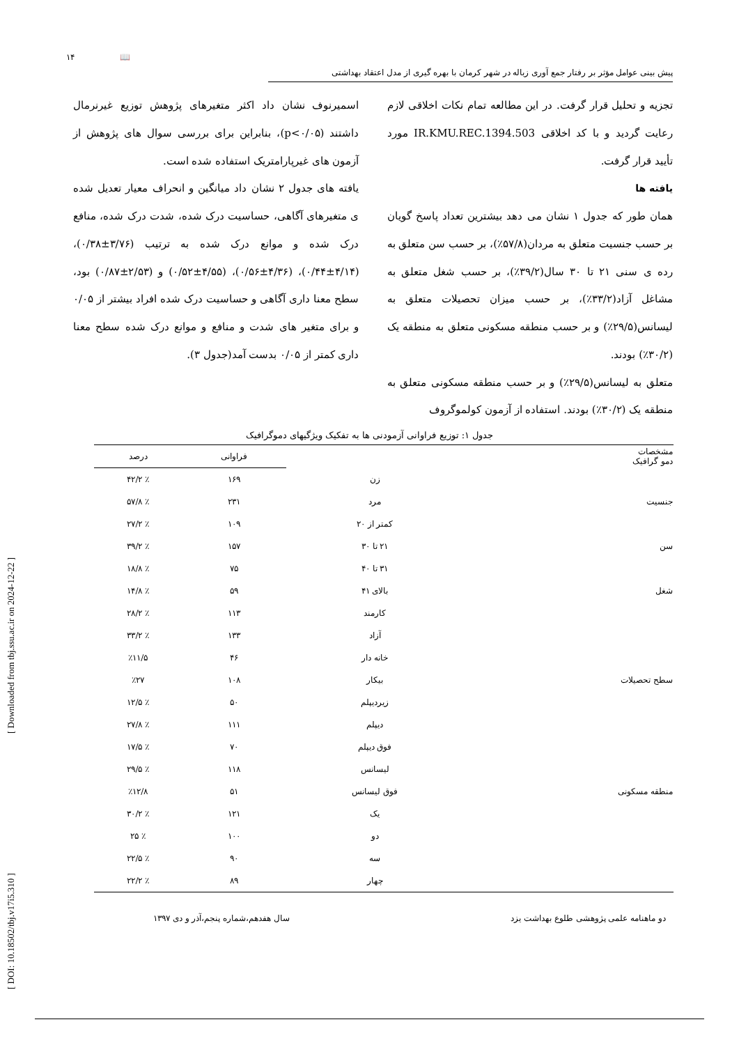[ DOI: 10.18502/tbj.v17i5.310 ] [ Downloaded from tbj.ssu.ac.ir on 2024-12-22 ]
۱۴ 📖
پیش بینی عوامل مؤثر بر رفتار جمع آوری زباله در شهر کرمان با بهره گیری از مدل اعتقاد بهداشتی
تجزیه و تحلیل قرار گرفت. در این مطالعه تمام نکات اخلاقی لازم رعایت گردید و با کد اخلاقی IR.KMU.REC.1394.503 مورد تأیید قرار گرفت.
یافته ها
همان طور که جدول ۱ نشان می دهد بیشترین تعداد پاسخ گویان بر حسب جنسیت متعلق به مردان(۵۷/۸٪)، بر حسب سن متعلق به رده ی سنی ۲۱ تا ۳۰ سال(۳۹/۲٪)، بر حسب شغل متعلق به مشاغل آزاد(۳۳/۲٪)، بر حسب میزان تحصیلات متعلق به لیسانس(۲۹/۵٪) و بر حسب منطقه مسکونی متعلق به منطقه یک (۳۰/۲٪) بودند.
متعلق به لیسانس(۲۹/۵٪) و بر حسب منطقه مسکونی متعلق به منطقه یک (۳۰/۲٪) بودند. استفاده از آزمون کولموگروف
اسمیرنوف نشان داد اکثر متغیرهای پژوهش توزیع غیرنرمال داشتند (p<۰/۰۵)، بنابراین برای بررسی سوال های پژوهش از آزمون های غیرپارامتریک استفاده شده است.
یافته های جدول ۲ نشان داد میانگین و انحراف معیار تعدیل شده ی متغیرهای آگاهی، حساسیت درک شده، شدت درک شده، منافع درک شده و موانع درک شده به ترتیب (۳/۷۶±۰/۳۸)، (۴/۱۴±۰/۴۴)، (۴/۳۶±۰/۵۶)، (۴/۵۵±۰/۵۲) و (۲/۵۳±۰/۸۷) بود، سطح معنا داری آگاهی و حساسیت درک شده افراد بیشتر از ۰/۰۵ و برای متغیر های شدت و منافع و موانع درک شده سطح معنا داری کمتر از ۰/۰۵ بدست آمد(جدول ۳).
جدول ۱: توزیع فراوانی آزمودنی ها به تفکیک ویژگیهای دموگرافیک
| مشخصات دمو گرافیک | | فراوانی | درصد |
| --- | --- | --- | --- |
| | زن | ۱۶۹ | ٪ ۴۲/۲ |
| جنسیت | مرد | ۲۳۱ | ٪ ۵۷/۸ |
| | کمتر از ۲۰ | ۱۰۹ | ٪ ۲۷/۲ |
| سن | ۲۱ تا ۳۰ | ۱۵۷ | ٪ ۳۹/۲ |
| | ۳۱ تا ۴۰ | ۷۵ | ٪ ۱۸/۸ |
| شغل | بالای ۴۱ | ۵۹ | ٪ ۱۴/۸ |
| | کارمند | ۱۱۳ | ٪ ۲۸/۲ |
| | آزاد | ۱۳۳ | ٪ ۳۳/۲ |
| | خانه دار | ۴۶ | ٪۱۱/۵ |
| سطح تحصیلات | بیکار | ۱۰۸ | ٪۲۷ |
| | زیردیپلم | ۵۰ | ٪ ۱۲/۵ |
| | دیپلم | ۱۱۱ | ٪ ۲۷/۸ |
| | فوق دیپلم | ۷۰ | ٪ ۱۷/۵ |
| | لیسانس | ۱۱۸ | ٪ ۲۹/۵ |
| منطقه مسکونی | فوق لیسانس | ۵۱ | ٪۱۲/۸ |
| | یک | ۱۲۱ | ٪ ۳۰/۲ |
| | دو | ۱۰۰ | ٪ ۲۵ |
| | سه | ۹۰ | ٪ ۲۲/۵ |
| | چهار | ۸۹ | ٪ ۲۲/۲ |
دو ماهنامه علمی پژوهشی طلوع بهداشت یزد سال هفدهم،شماره پنجم،آذر و دی ۱۳۹۷